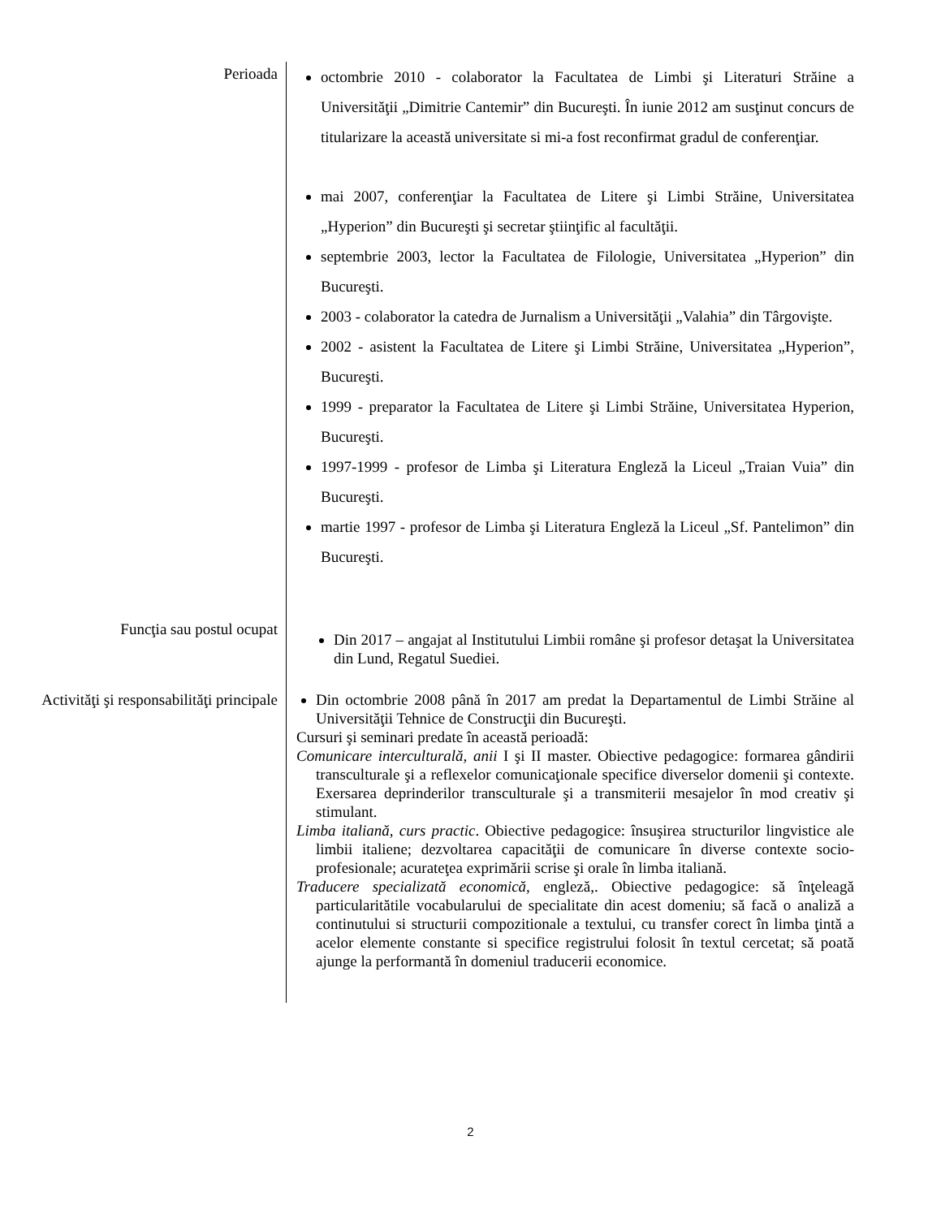Perioada
octombrie 2010 - colaborator la Facultatea de Limbi şi Literaturi Străine a Universităţii „Dimitrie Cantemir” din Bucureşti. În iunie 2012 am susţinut concurs de titularizare la această universitate si mi-a fost reconfirmat gradul de conferenţiar.
mai 2007, conferenţiar la Facultatea de Litere şi Limbi Străine, Universitatea „Hyperion” din Bucureşti şi secretar ştiinţific al facultăţii.
septembrie 2003, lector la Facultatea de Filologie, Universitatea „Hyperion” din Bucureşti.
2003 - colaborator la catedra de Jurnalism a Universităţii „Valahia” din Târgovişte.
2002 - asistent la Facultatea de Litere şi Limbi Străine, Universitatea „Hyperion”, Bucureşti.
1999 - preparator la Facultatea de Litere şi Limbi Străine, Universitatea Hyperion, Bucureşti.
1997-1999 - profesor de Limba şi Literatura Engleză la Liceul „Traian Vuia” din Bucureşti.
martie 1997 - profesor de Limba şi Literatura Engleză la Liceul „Sf. Pantelimon” din Bucureşti.
Funcţia sau postul ocupat
Din 2017 – angajat al Institutului Limbii române şi profesor detaşat la Universitatea din Lund, Regatul Suediei.
Activităţi şi responsabilităţi principale
Din octombrie 2008 până în 2017 am predat la Departamentul de Limbi Străine al Universităţii Tehnice de Construcţii din Bucureşti.
Cursuri şi seminari predate în această perioadă:
Comunicare interculturală, anii I şi II master. Obiective pedagogice: formarea gândirii transculturale şi a reflexelor comunicaţionale specifice diverselor domenii şi contexte. Exersarea deprinderilor transculturale şi a transmiterii mesajelor în mod creativ şi stimulant.
Limba italiană, curs practic. Obiective pedagogice: însuşirea structurilor lingvistice ale limbii italiene; dezvoltarea capacităţii de comunicare în diverse contexte socio-profesionale; acurateţea exprimării scrise şi orale în limba italiană.
Traducere specializată economică, engleză,. Obiective pedagogice: să înţeleagă particularitătile vocabularului de specialitate din acest domeniu; să facă o analiză a continutului si structurii compozitionale a textului, cu transfer corect în limba ţintă a acelor elemente constante si specifice registrului folosit în textul cercetat; să poată ajunge la performantă în domeniul traducerii economice.
2